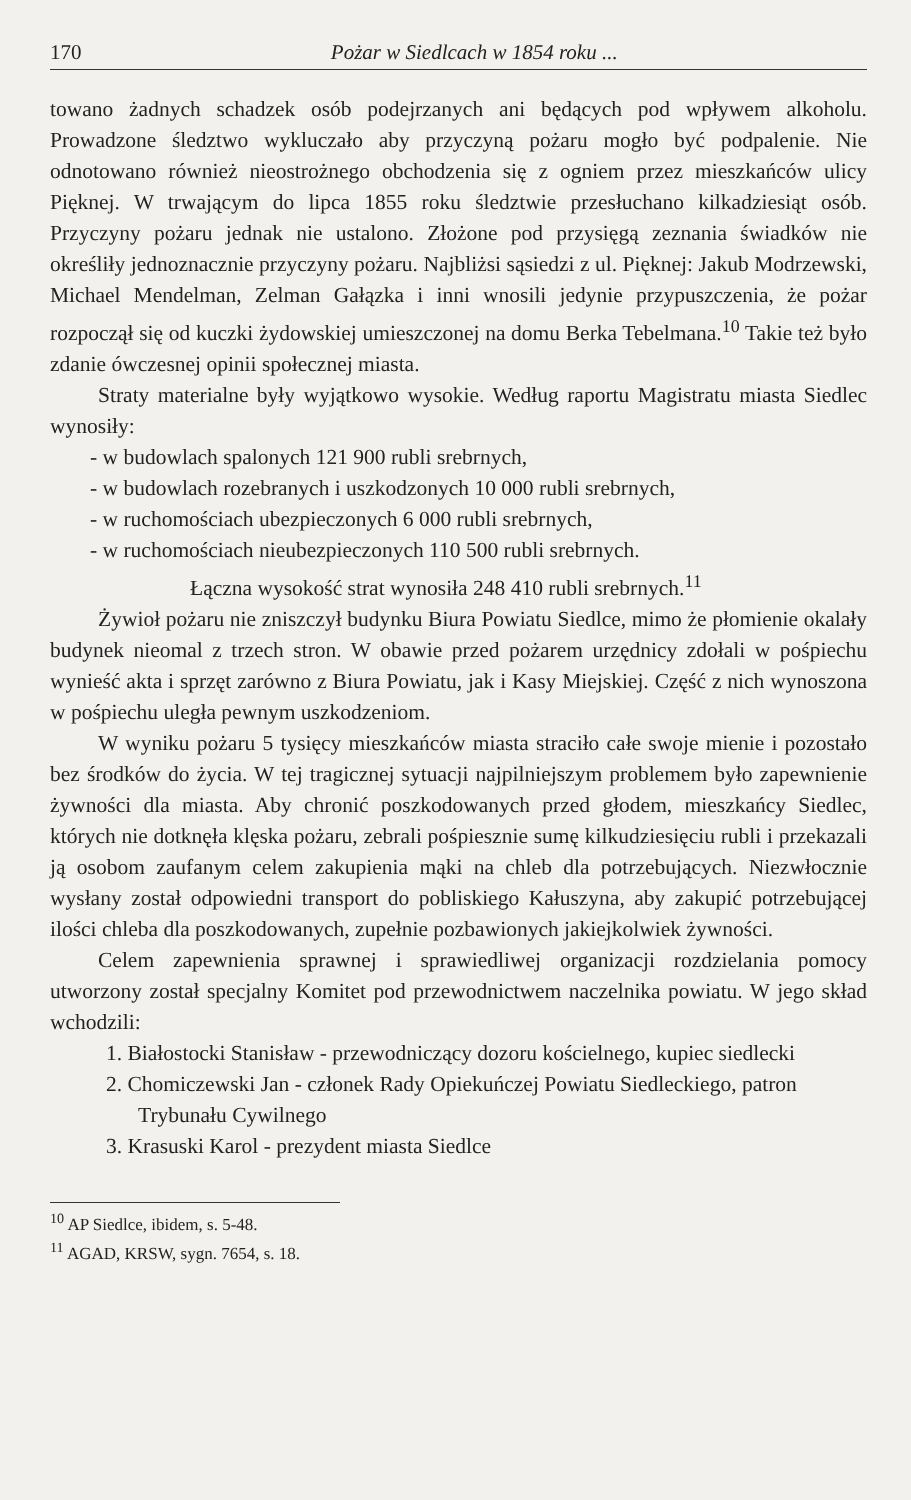170 Pożar w Siedlcach w 1854 roku ...
towano żadnych schadzek osób podejrzanych ani będących pod wpływem alkoholu. Prowadzone śledztwo wykluczało aby przyczyną pożaru mogło być podpalenie. Nie odnotowano również nieostrożnego obchodzenia się z ogniem przez mieszkańców ulicy Pięknej. W trwającym do lipca 1855 roku śledztwie przesłuchano kilkadziesiąt osób. Przyczyny pożaru jednak nie ustalono. Złożone pod przysięgą zeznania świadków nie określiły jednoznacznie przyczyny pożaru. Najbliżsi sąsiedzi z ul. Pięknej: Jakub Modrzewski, Michael Mendelman, Zelman Gałązka i inni wnosili jedynie przypuszczenia, że pożar rozpoczął się od kuczki żydowskiej umieszczonej na domu Berka Tebelmana.<sup>10</sup> Takie też było zdanie ówczesnej opinii społecznej miasta.
Straty materialne były wyjątkowo wysokie. Według raportu Magistratu miasta Siedlec wynosiły:
- w budowlach spalonych 121 900 rubli srebrnych,
- w budowlach rozebranych i uszkodzonych 10 000 rubli srebrnych,
- w ruchomościach ubezpieczonych 6 000 rubli srebrnych,
- w ruchomościach nieubezpieczonych 110 500 rubli srebrnych.
Łączna wysokość strat wynosiła 248 410 rubli srebrnych.<sup>11</sup>
Żywioł pożaru nie zniszczył budynku Biura Powiatu Siedlce, mimo że płomienie okalały budynek nieomal z trzech stron. W obawie przed pożarem urzędnicy zdołali w pośpiechu wynieść akta i sprzęt zarówno z Biura Powiatu, jak i Kasy Miejskiej. Część z nich wynoszona w pośpiechu uległa pewnym uszkodzeniom.
W wyniku pożaru 5 tysięcy mieszkańców miasta straciło całe swoje mienie i pozostało bez środków do życia. W tej tragicznej sytuacji najpilniejszym problemem było zapewnienie żywności dla miasta. Aby chronić poszkodowanych przed głodem, mieszkańcy Siedlec, których nie dotknęła klęska pożaru, zebrali pośpiesznie sumę kilkudziesięciu rubli i przekazali ją osobom zaufanym celem zakupienia mąki na chleb dla potrzebujących. Niezwłocznie wysłany został odpowiedni transport do pobliskiego Kałuszyna, aby zakupić potrzebującej ilości chleba dla poszkodowanych, zupełnie pozbawionych jakiejkolwiek żywności.
Celem zapewnienia sprawnej i sprawiedliwej organizacji rozdzielania pomocy utworzony został specjalny Komitet pod przewodnictwem naczelnika powiatu. W jego skład wchodzili:
1. Białostocki Stanisław - przewodniczący dozoru kościelnego, kupiec siedlecki
2. Chomiczewski Jan - członek Rady Opiekuńczej Powiatu Siedleckiego, patron Trybunału Cywilnego
3. Krasuski Karol - prezydent miasta Siedlce
<sup>10</sup> AP Siedlce, ibidem, s. 5-48.
<sup>11</sup> AGAD, KRSW, sygn. 7654, s. 18.